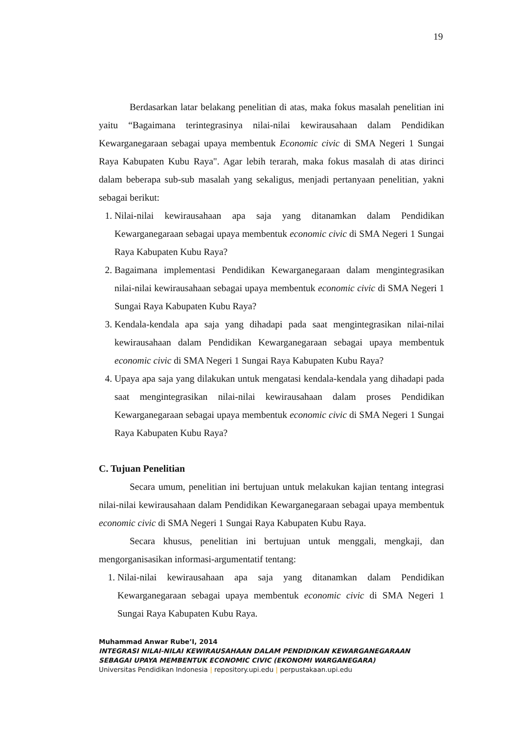19
Berdasarkan latar belakang penelitian di atas, maka fokus masalah penelitian ini yaitu “Bagaimana terintegrasinya nilai-nilai kewirausahaan dalam Pendidikan Kewarganegaraan sebagai upaya membentuk Economic civic di SMA Negeri 1 Sungai Raya Kabupaten Kubu Raya". Agar lebih terarah, maka fokus masalah di atas dirinci dalam beberapa sub-sub masalah yang sekaligus, menjadi pertanyaan penelitian, yakni sebagai berikut:
1. Nilai-nilai kewirausahaan apa saja yang ditanamkan dalam Pendidikan Kewarganegaraan sebagai upaya membentuk economic civic di SMA Negeri 1 Sungai Raya Kabupaten Kubu Raya?
2. Bagaimana implementasi Pendidikan Kewarganegaraan dalam mengintegrasikan nilai-nilai kewirausahaan sebagai upaya membentuk economic civic di SMA Negeri 1 Sungai Raya Kabupaten Kubu Raya?
3. Kendala-kendala apa saja yang dihadapi pada saat mengintegrasikan nilai-nilai kewirausahaan dalam Pendidikan Kewarganegaraan sebagai upaya membentuk economic civic di SMA Negeri 1 Sungai Raya Kabupaten Kubu Raya?
4. Upaya apa saja yang dilakukan untuk mengatasi kendala-kendala yang dihadapi pada saat mengintegrasikan nilai-nilai kewirausahaan dalam proses Pendidikan Kewarganegaraan sebagai upaya membentuk economic civic di SMA Negeri 1 Sungai Raya Kabupaten Kubu Raya?
C. Tujuan Penelitian
Secara umum, penelitian ini bertujuan untuk melakukan kajian tentang integrasi nilai-nilai kewirausahaan dalam Pendidikan Kewarganegaraan sebagai upaya membentuk economic civic di SMA Negeri 1 Sungai Raya Kabupaten Kubu Raya.
Secara khusus, penelitian ini bertujuan untuk menggali, mengkaji, dan mengorganisasikan informasi-argumentatif tentang:
1. Nilai-nilai kewirausahaan apa saja yang ditanamkan dalam Pendidikan Kewarganegaraan sebagai upaya membentuk economic civic di SMA Negeri 1 Sungai Raya Kabupaten Kubu Raya.
Muhammad Anwar Rube’I, 2014
INTEGRASI NILAI-NILAI KEWIRAUSAHAAN DALAM PENDIDIKAN KEWARGANEGARAAN SEBAGAI UPAYA MEMBENTUK ECONOMIC CIVIC (EKONOMI WARGANEGARA)
Universitas Pendidikan Indonesia | repository.upi.edu | perpustakaan.upi.edu